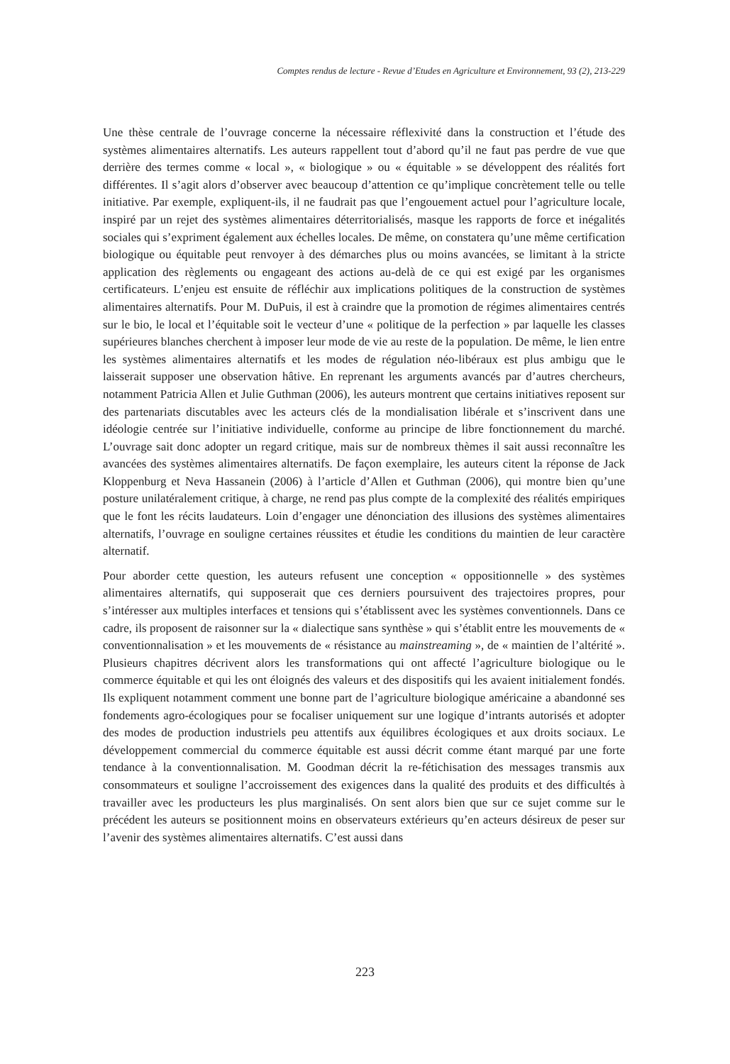Comptes rendus de lecture - Revue d’Etudes en Agriculture et Environnement, 93 (2), 213-229
Une thèse centrale de l’ouvrage concerne la nécessaire réflexivité dans la construction et l’étude des systèmes alimentaires alternatifs. Les auteurs rappellent tout d’abord qu’il ne faut pas perdre de vue que derrière des termes comme « local », « biologique » ou « équitable » se développent des réalités fort différentes. Il s’agit alors d’observer avec beaucoup d’attention ce qu’implique concrètement telle ou telle initiative. Par exemple, expliquent-ils, il ne faudrait pas que l’engouement actuel pour l’agriculture locale, inspiré par un rejet des systèmes alimentaires déterritorialisés, masque les rapports de force et inégalités sociales qui s’expriment également aux échelles locales. De même, on constatera qu’une même certification biologique ou équitable peut renvoyer à des démarches plus ou moins avancées, se limitant à la stricte application des règlements ou engageant des actions au-delà de ce qui est exigé par les organismes certificateurs. L’enjeu est ensuite de réfléchir aux implications politiques de la construction de systèmes alimentaires alternatifs. Pour M. DuPuis, il est à craindre que la promotion de régimes alimentaires centrés sur le bio, le local et l’équitable soit le vecteur d’une « politique de la perfection » par laquelle les classes supérieures blanches cherchent à imposer leur mode de vie au reste de la population. De même, le lien entre les systèmes alimentaires alternatifs et les modes de régulation néo-libéraux est plus ambigu que le laisserait supposer une observation hâtive. En reprenant les arguments avancés par d’autres chercheurs, notamment Patricia Allen et Julie Guthman (2006), les auteurs montrent que certains initiatives reposent sur des partenariats discutables avec les acteurs clés de la mondialisation libérale et s’inscrivent dans une idéologie centrée sur l’initiative individuelle, conforme au principe de libre fonctionnement du marché. L’ouvrage sait donc adopter un regard critique, mais sur de nombreux thèmes il sait aussi reconnaître les avancées des systèmes alimentaires alternatifs. De façon exemplaire, les auteurs citent la réponse de Jack Kloppenburg et Neva Hassanein (2006) à l’article d’Allen et Guthman (2006), qui montre bien qu’une posture unilatéralement critique, à charge, ne rend pas plus compte de la complexité des réalités empiriques que le font les récits laudateurs. Loin d’engager une dénonciation des illusions des systèmes alimentaires alternatifs, l’ouvrage en souligne certaines réussites et étudie les conditions du maintien de leur caractère alternatif.
Pour aborder cette question, les auteurs refusent une conception « oppositionnelle » des systèmes alimentaires alternatifs, qui supposerait que ces derniers poursuivent des trajectoires propres, pour s’intéresser aux multiples interfaces et tensions qui s’établissent avec les systèmes conventionnels. Dans ce cadre, ils proposent de raisonner sur la « dialectique sans synthèse » qui s’établit entre les mouvements de « conventionnalisation » et les mouvements de « résistance au mainstreaming », de « maintien de l’altérité ». Plusieurs chapitres décrivent alors les transformations qui ont affecté l’agriculture biologique ou le commerce équitable et qui les ont éloignés des valeurs et des dispositifs qui les avaient initialement fondés. Ils expliquent notamment comment une bonne part de l’agriculture biologique américaine a abandonné ses fondements agro-écologiques pour se focaliser uniquement sur une logique d’intrants autorisés et adopter des modes de production industriels peu attentifs aux équilibres écologiques et aux droits sociaux. Le développement commercial du commerce équitable est aussi décrit comme étant marqué par une forte tendance à la conventionnalisation. M. Goodman décrit la re-fétichisation des messages transmis aux consommateurs et souligne l’accroissement des exigences dans la qualité des produits et des difficultés à travailler avec les producteurs les plus marginalisés. On sent alors bien que sur ce sujet comme sur le précédent les auteurs se positionnent moins en observateurs extérieurs qu’en acteurs désireux de peser sur l’avenir des systèmes alimentaires alternatifs. C’est aussi dans
223